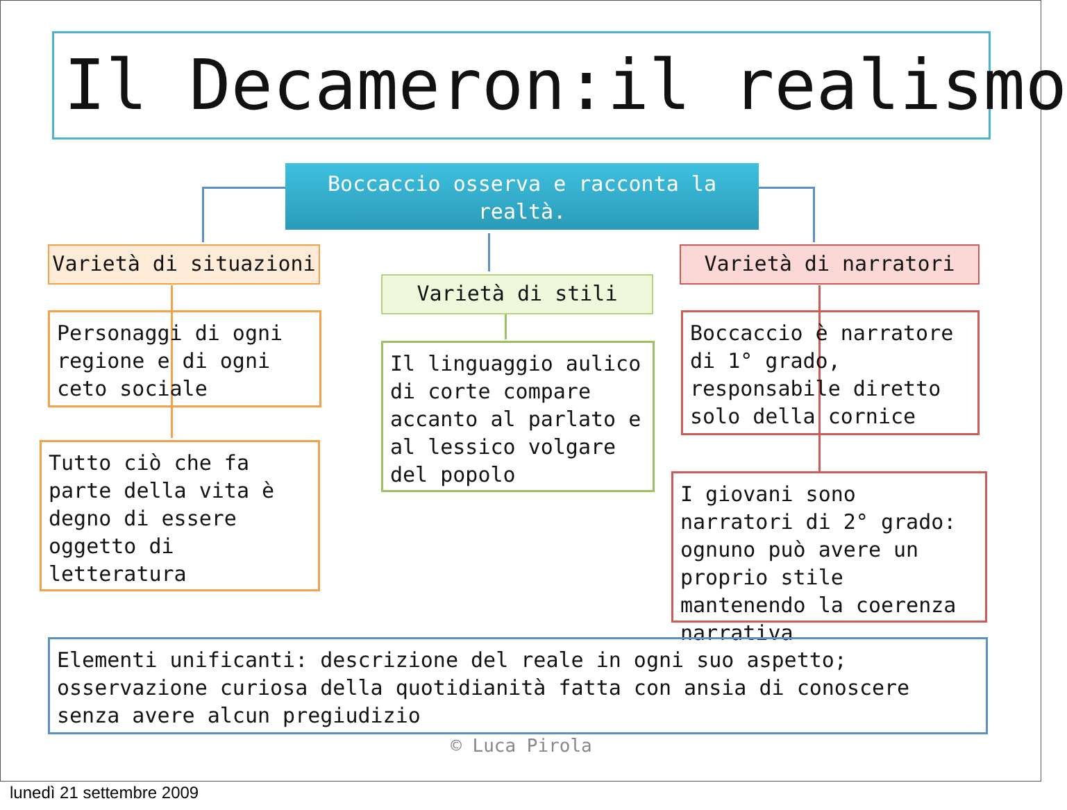Il Decameron:il realismo
Boccaccio osserva e racconta la realtà.
Varietà di situazioni
Varietà di stili
Varietà di narratori
Personaggi di ogni regione e di ogni ceto sociale
Tutto ciò che fa parte della vita è degno di essere oggetto di letteratura
Il linguaggio aulico di corte compare accanto al parlato e al lessico volgare del popolo
Boccaccio è narratore di 1° grado, responsabile diretto solo della cornice
I giovani sono narratori di 2° grado: ognuno può avere un proprio stile mantenendo la coerenza narrativa
Elementi unificanti: descrizione del reale in ogni suo aspetto; osservazione curiosa della quotidianità fatta con ansia di conoscere senza avere alcun pregiudizio
© Luca Pirola
lunedì 21 settembre 2009